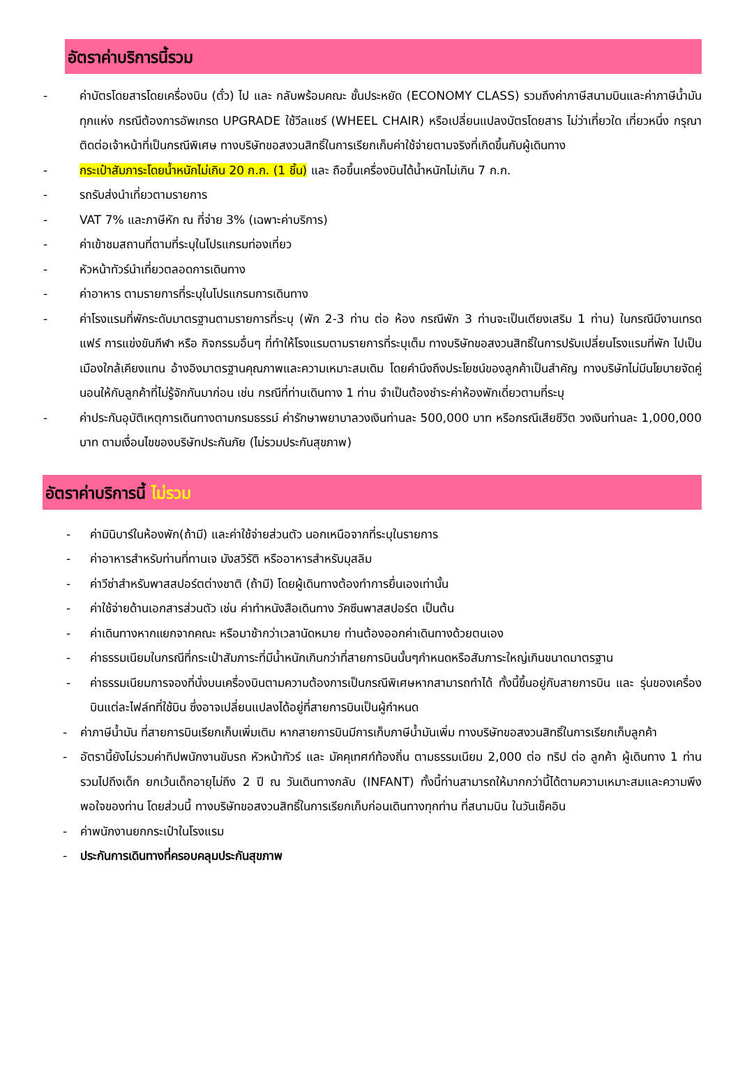อัตราค่าบริการนี้รวม
- ค่าบัตรโดยสารโดยเครื่องบิน (ตั๋ว) ไป และ กลับพร้อมคณะ ชั้นประหยัด (ECONOMY CLASS) รวมถึงค่าภาษีสนามบินและค่าภาษีน้ำมันทุกแห่ง กรณีต้องการอัพเกรด UPGRADE ใช้วีลแชร์ (WHEEL CHAIR) หรือเปลี่ยนแปลงบัตรโดยสาร ไม่ว่าเที่ยวใด เที่ยวหนึ่ง กรุณาติดต่อเจ้าหน้าที่เป็นกรณีพิเศษ ทางบริษัทขอสงวนสิทธิ์ในการเรียกเก็บค่าใช้จ่ายตามจริงที่เกิดขึ้นกับผู้เดินทาง
- กระเป๋าสัมภาระโดยน้ำหนักไม่เกิน 20 ก.ก. (1 ชิ้น) และ ถือขึ้นเครื่องบินได้น้ำหนักไม่เกิน 7 ก.ก.
- รถรับส่งนำเที่ยวตามรายการ
- VAT 7% และภาษีหัก ณ ที่จ่าย 3% (เฉพาะค่าบริการ)
- ค่าเข้าชมสถานที่ตามที่ระบุในโปรแกรมท่องเที่ยว
- หัวหน้าทัวร์นำเที่ยวตลอดการเดินทาง
- ค่าอาหาร ตามรายการที่ระบุในโปรแกรมการเดินทาง
- ค่าโรงแรมที่พักระดับมาตรฐานตามรายการที่ระบุ (พัก 2-3 ท่าน ต่อ ห้อง กรณีพัก 3 ท่านจะเป็นเตียงเสริม 1 ท่าน) ในกรณีมีงานเทรดแฟร์ การแข่งขันกีฬา หรือ กิจกรรมอื่นๆ ที่ทำให้โรงแรมตามรายการที่ระบุเต็ม ทางบริษัทขอสงวนสิทธิ์ในการปรับเปลี่ยนโรงแรมที่พัก ไปเป็นเมืองใกล้เคียงแทน อ้างอิงมาตรฐานคุณภาพและความเหมาะสมเดิม โดยคำนึงถึงประโยชน์ของลูกค้าเป็นสำคัญ ทางบริษัทไม่มีนโยบายจัดคู่นอนให้กับลูกค้าที่ไม่รู้จักกันมาก่อน เช่น กรณีที่ท่านเดินทาง 1 ท่าน จำเป็นต้องชำระค่าห้องพักเดี่ยวตามที่ระบุ
- ค่าประกันอุบัติเหตุการเดินทางตามกรมธรรม์ ค่ารักษาพยาบาลวงเงินท่านละ 500,000 บาท หรือกรณีเสียชีวิต วงเงินท่านละ 1,000,000 บาท ตามเงื่อนไขของบริษัทประกันภัย (ไม่รวมประกันสุขภาพ)
อัตราค่าบริการนี้ ไม่รวม
- ค่ามินิบาร์ในห้องพัก(ถ้ามี) และค่าใช้จ่ายส่วนตัว นอกเหนือจากที่ระบุในรายการ
- ค่าอาหารสำหรับท่านที่ทานเจ มังสวิรัติ หรืออาหารสำหรับมุสลิม
- ค่าวีซ่าสำหรับพาสสปอร์ตต่างชาติ (ถ้ามี) โดยผู้เดินทางต้องทำการยื่นเองเท่านั้น
- ค่าใช้จ่ายด้านเอกสารส่วนตัว เช่น ค่าทำหนังสือเดินทาง วัคซีนพาสสปอร์ต เป็นต้น
- ค่าเดินทางหากแยกจากคณะ หรือมาช้ากว่าเวลานัดหมาย ท่านต้องออกค่าเดินทางด้วยตนเอง
- ค่าธรรมเนียมในกรณีที่กระเป๋าสัมภาระที่มีน้ำหนักเกินกว่าที่สายการบินนั้นๆกำหนดหรือสัมภาระใหญ่เกินขนาดมาตรฐาน
- ค่าธรรมเนียมการจองที่นั่งบนเครื่องบินตามความต้องการเป็นกรณีพิเศษหากสามารถทำได้ ทั้งนี้ขึ้นอยู่กับสายการบิน และ รุ่นของเครื่องบินแต่ละไฟล์ทที่ใช้บิน ซึ่งอาจเปลี่ยนแปลงได้อยู่ที่สายการบินเป็นผู้กำหนด
- ค่าภาษีน้ำมัน ที่สายการบินเรียกเก็บเพิ่มเติม หากสายการบินมีการเก็บภาษีน้ำมันเพิ่ม ทางบริษัทขอสงวนสิทธิ์ในการเรียกเก็บลูกค้า
- อัตรานี้ยังไม่รวมค่าทิปพนักงานขับรถ หัวหน้าทัวร์ และ มัคคุเทศก์ท้องถิ่น ตามธรรมเนียม 2,000 ต่อ ทริป ต่อ ลูกค้า ผู้เดินทาง 1 ท่าน รวมไปถึงเด็ก ยกเว้นเด็กอายุไม่ถึง 2 ปี ณ วันเดินทางกลับ (INFANT) ทั้งนี้ท่านสามารถให้มากกว่านี้ได้ตามความเหมาะสมและความพึงพอใจของท่าน โดยส่วนนี้ ทางบริษัทขอสงวนสิทธิ์ในการเรียกเก็บก่อนเดินทางทุกท่าน ที่สนามบิน ในวันเช็คอิน
- ค่าพนักงานยกกระเป๋าในโรงแรม
- ประกันการเดินทางที่ครอบคลุมประกันสุขภาพ